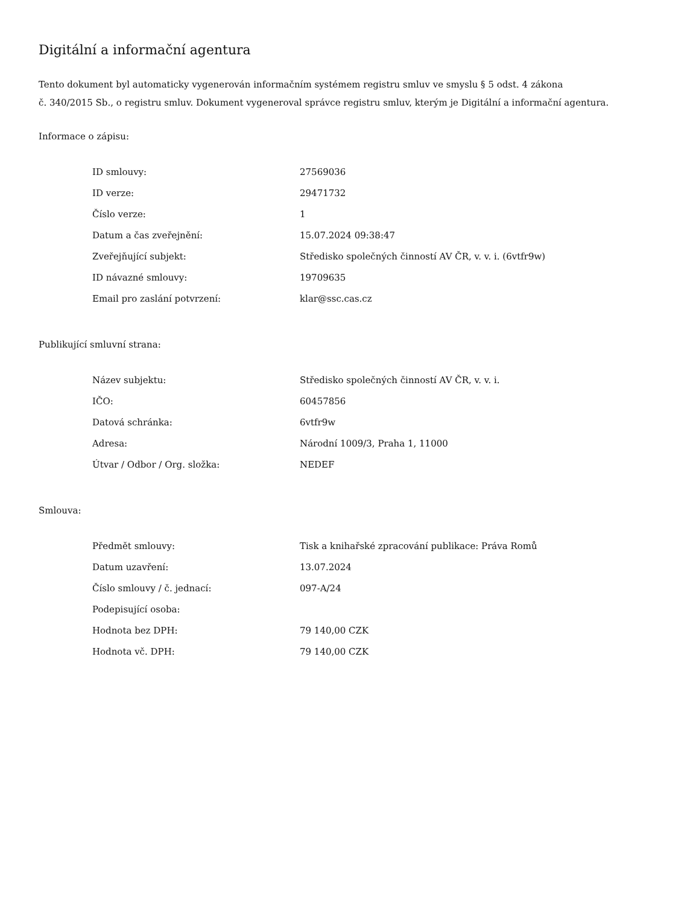Digitální a informační agentura
Tento dokument byl automaticky vygenerován informačním systémem registru smluv ve smyslu § 5 odst. 4 zákona
č. 340/2015 Sb., o registru smluv. Dokument vygeneroval správce registru smluv, kterým je Digitální a informační agentura.
Informace o zápisu:
| ID smlouvy: | 27569036 |
| ID verze: | 29471732 |
| Číslo verze: | 1 |
| Datum a čas zveřejnění: | 15.07.2024 09:38:47 |
| Zveřejňující subjekt: | Středisko společných činností AV ČR, v. v. i. (6vtfr9w) |
| ID návazné smlouvy: | 19709635 |
| Email pro zaslání potvrzení: | klar@ssc.cas.cz |
Publikující smluvní strana:
| Název subjektu: | Středisko společných činností AV ČR, v. v. i. |
| IČO: | 60457856 |
| Datová schránka: | 6vtfr9w |
| Adresa: | Národní 1009/3, Praha 1, 11000 |
| Útvar / Odbor / Org. složka: | NEDEF |
Smlouva:
| Předmět smlouvy: | Tisk a knihařské zpracování publikace: Práva Romů |
| Datum uzavření: | 13.07.2024 |
| Číslo smlouvy / č. jednací: | 097-A/24 |
| Podepisující osoba: | |
| Hodnota bez DPH: | 79 140,00 CZK |
| Hodnota vč. DPH: | 79 140,00 CZK |